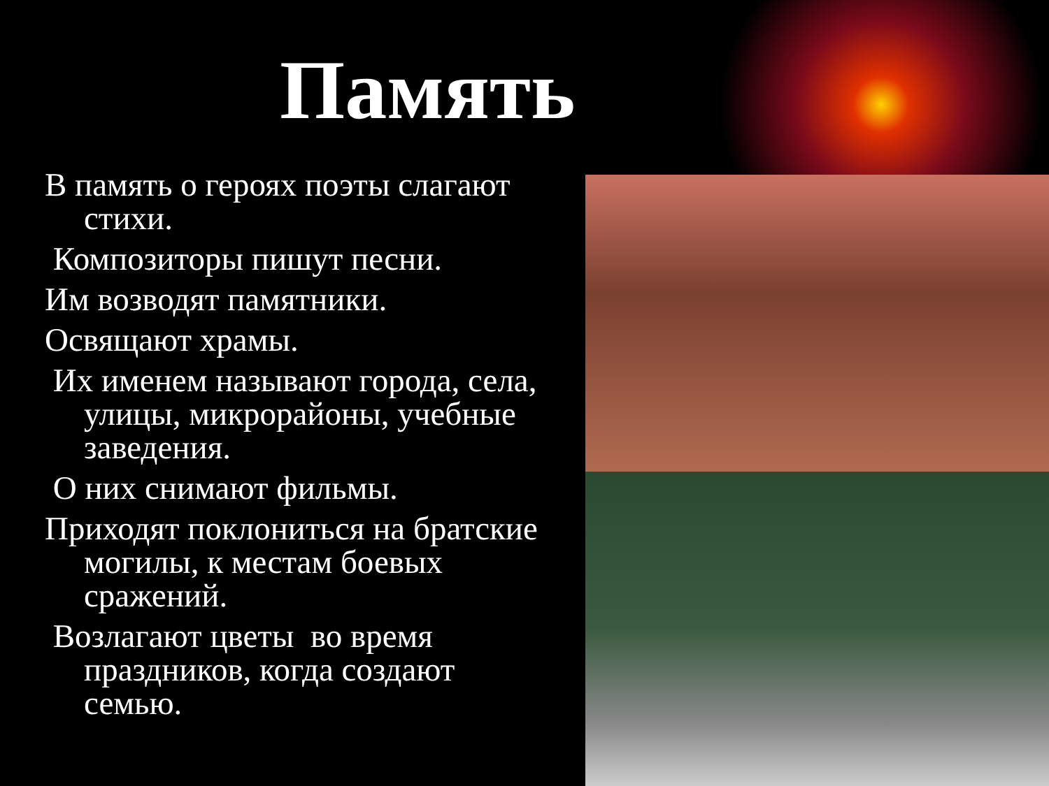Память
В память о героях поэты слагают стихи.
Композиторы пишут песни.
Им возводят памятники.
Освящают храмы.
Их именем называют города, села, улицы, микрорайоны, учебные заведения.
О них снимают фильмы.
Приходят поклониться на братские могилы, к местам боевых сражений.
Возлагают цветы во время праздников, когда создают семью.